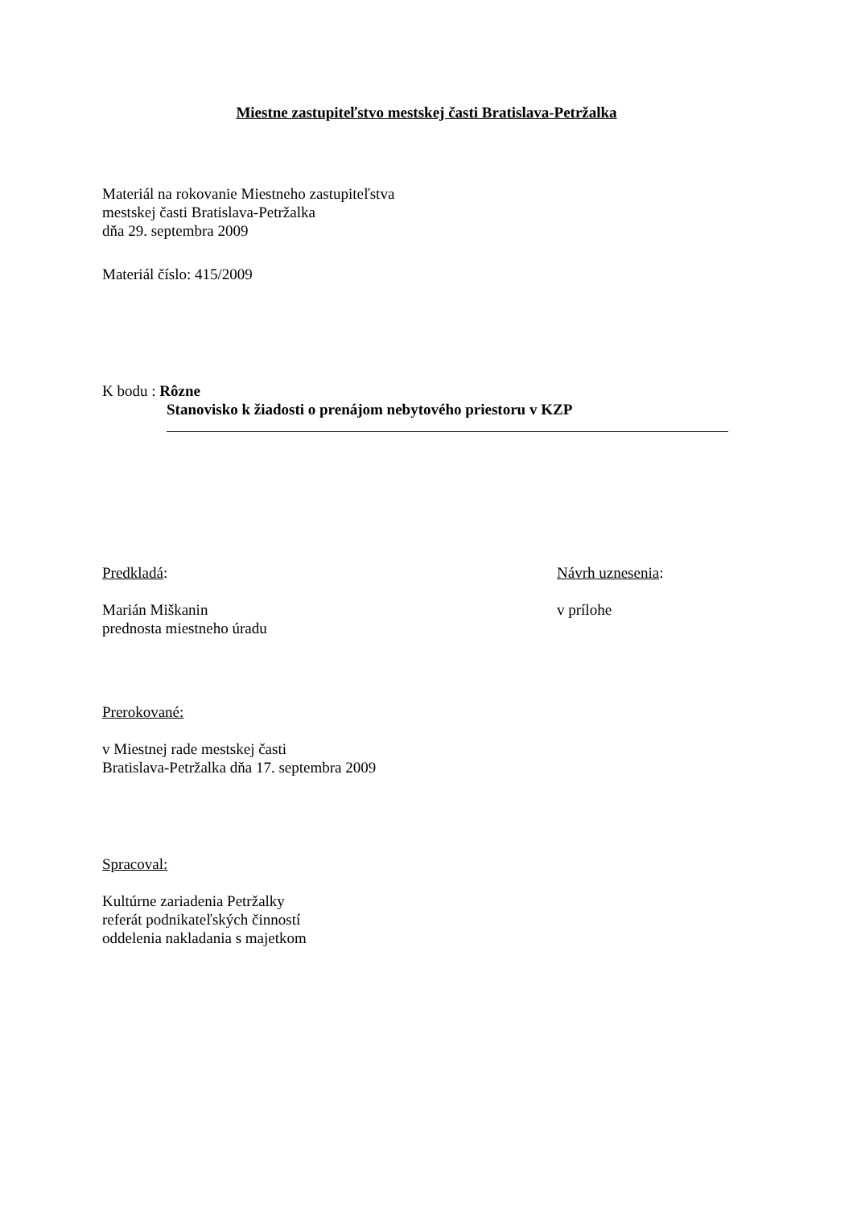Miestne zastupiteľstvo mestskej časti Bratislava-Petržalka
Materiál na rokovanie Miestneho zastupiteľstva
mestskej časti Bratislava-Petržalka
dňa 29. septembra 2009
Materiál číslo: 415/2009
K bodu : Rôzne
Stanovisko k žiadosti o prenájom nebytového priestoru v KZP
Predkladá:
Marián Miškanin
prednosta miestneho úradu
Návrh uznesenia:
v prílohe
Prerokované:
v Miestnej rade mestskej časti
Bratislava-Petržalka dňa 17. septembra 2009
Spracoval:
Kultúrne zariadenia Petržalky
referát podnikateľských činností
oddelenia nakladania s majetkom